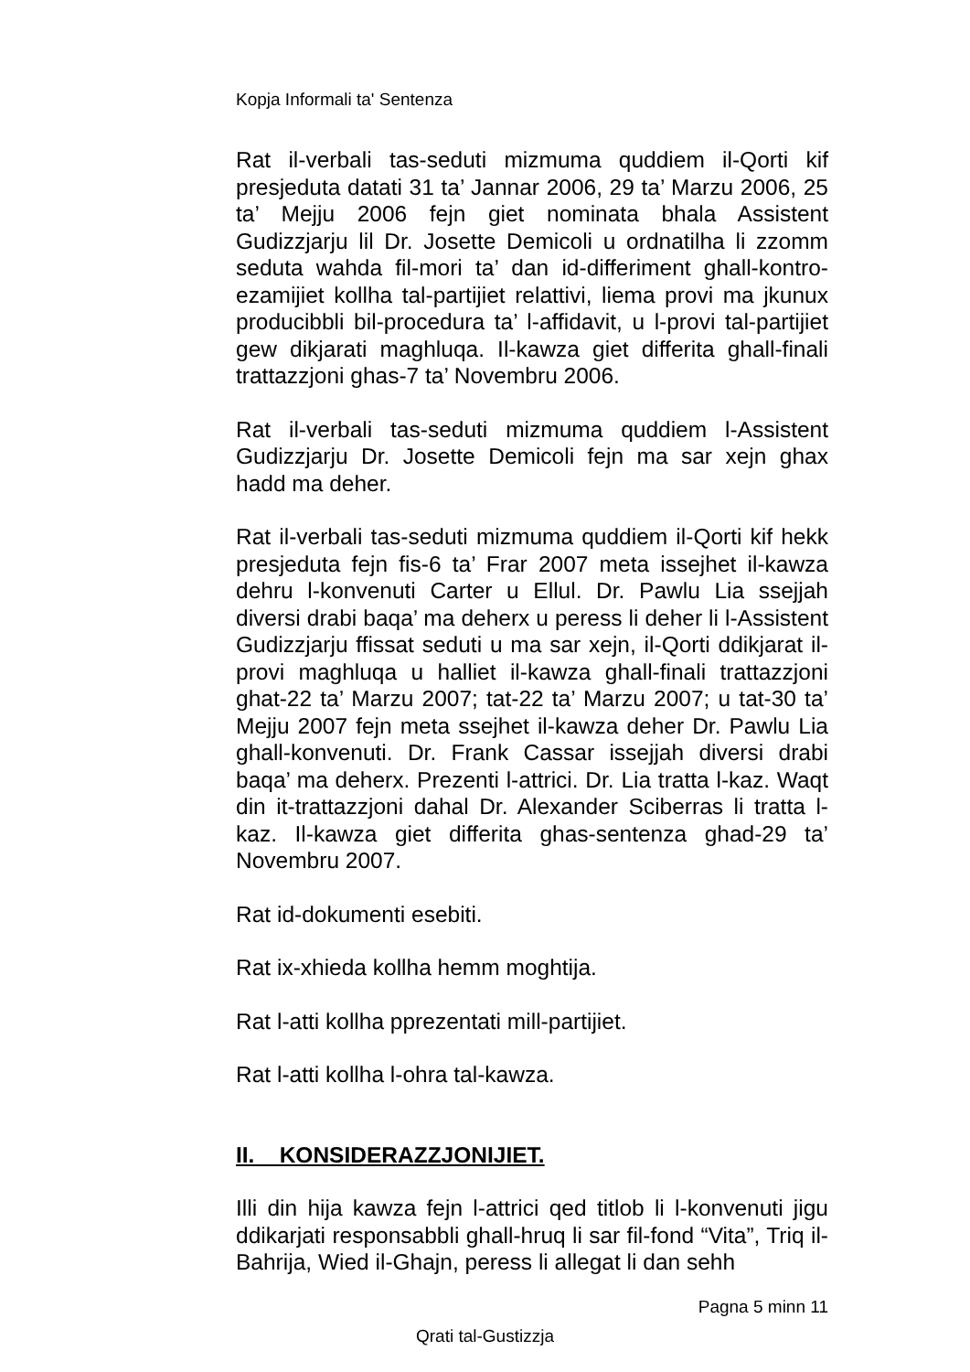Kopja Informali ta' Sentenza
Rat il-verbali tas-seduti mizmuma quddiem il-Qorti kif presjeduta datati 31 ta’ Jannar 2006, 29 ta’ Marzu 2006, 25 ta’ Mejju 2006 fejn giet nominata bhala Assistent Gudizzjarju lil Dr. Josette Demicoli u ordnatilha li zzomm seduta wahda fil-mori ta’ dan id-differiment ghall-kontro-ezamijiet kollha tal-partijiet relattivi, liema provi ma jkunux producibbli bil-procedura ta’ l-affidavit, u l-provi tal-partijiet gew dikjarati maghluqa. Il-kawza giet differita ghall-finali trattazzjoni ghas-7 ta’ Novembru 2006.
Rat il-verbali tas-seduti mizmuma quddiem l-Assistent Gudizzjarju Dr. Josette Demicoli fejn ma sar xejn ghax hadd ma deher.
Rat il-verbali tas-seduti mizmuma quddiem il-Qorti kif hekk presjeduta fejn fis-6 ta’ Frar 2007 meta issejhet il-kawza dehru l-konvenuti Carter u Ellul. Dr. Pawlu Lia ssejjah diversi drabi baqa’ ma deherx u peress li deher li l-Assistent Gudizzjarju ffissat seduti u ma sar xejn, il-Qorti ddikjarat il-provi maghluqa u halliet il-kawza ghall-finali trattazzjoni ghat-22 ta’ Marzu 2007; tat-22 ta’ Marzu 2007; u tat-30 ta’ Mejju 2007 fejn meta ssejhet il-kawza deher Dr. Pawlu Lia ghall-konvenuti. Dr. Frank Cassar issejjah diversi drabi baqa’ ma deherx. Prezenti l-attrici. Dr. Lia tratta l-kaz. Waqt din it-trattazzjoni dahal Dr. Alexander Sciberras li tratta l-kaz. Il-kawza giet differita ghas-sentenza ghad-29 ta’ Novembru 2007.
Rat id-dokumenti esebiti.
Rat ix-xhieda kollha hemm moghtija.
Rat l-atti kollha pprezentati mill-partijiet.
Rat l-atti kollha l-ohra tal-kawza.
II. KONSIDERAZZJONIJIET.
Illi din hija kawza fejn l-attrici qed titlob li l-konvenuti jigu ddikarjati responsabbli ghall-hruq li sar fil-fond “Vita”, Triq il-Bahrija, Wied il-Ghajn, peress li allegat li dan sehh
Pagna 5 minn 11
Qrati tal-Gustizzja